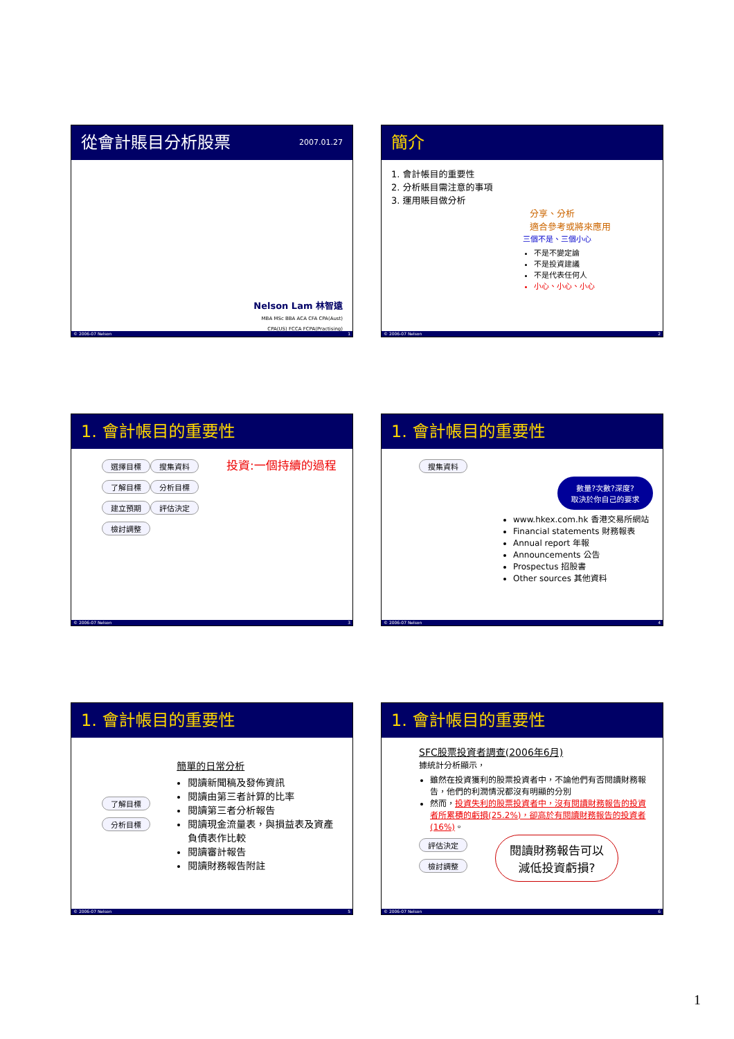從會計賬目分析股票 2007.01.27
Nelson Lam 林智遠
MBA MSc BBA ACA CFA CPA(Aust)
CPA(US) FCCA FCPA(Practising)
© 2006-07 Nelson 1
簡介
1. 會計帳目的重要性
2. 分析賬目需注意的事項
3. 運用賬目做分析
分享、分析
適合參考或將來應用
三個不是、三個小心
不是不變定論
不是投資建議
不是代表任何人
小心、小心、小心
© 2006-07 Nelson 2
1. 會計帳目的重要性
選擇目標 搜集資料 了解目標 分析目標 建立預期 評估決定 檢討調整
投資:一個持續的過程
© 2006-07 Nelson 3
1. 會計帳目的重要性
搜集資料
數量?次數?深度?
取決於你自己的要求
www.hkex.com.hk 香港交易所網站
Financial statements 財務報表
Annual report 年報
Announcements 公告
Prospectus 招股書
Other sources 其他資料
© 2006-07 Nelson 4
1. 會計帳目的重要性
了解目標
分析目標
簡單的日常分析
閱讀新聞稿及發佈資訊
閱讀由第三者計算的比率
閱讀第三者分析報告
閱讀現金流量表，與損益表及資產負債表作比較
閱讀審計報告
閱讀財務報告附註
© 2006-07 Nelson 5
1. 會計帳目的重要性
SFC股票投資者調查(2006年6月)
據統計分析顯示，
雖然在投資獲利的股票投資者中，不論他們有否閱讀財務報告，他們的利潤情況都沒有明顯的分別
然而，投資失利的股票投資者中，沒有閱讀財務報告的投資者所累積的虧損(25.2%)，卻高於有閱讀財務報告的投資者(16%)。
評估決定
檢討調整
閱讀財務報告可以
減低投資虧損?
© 2006-07 Nelson 6
1